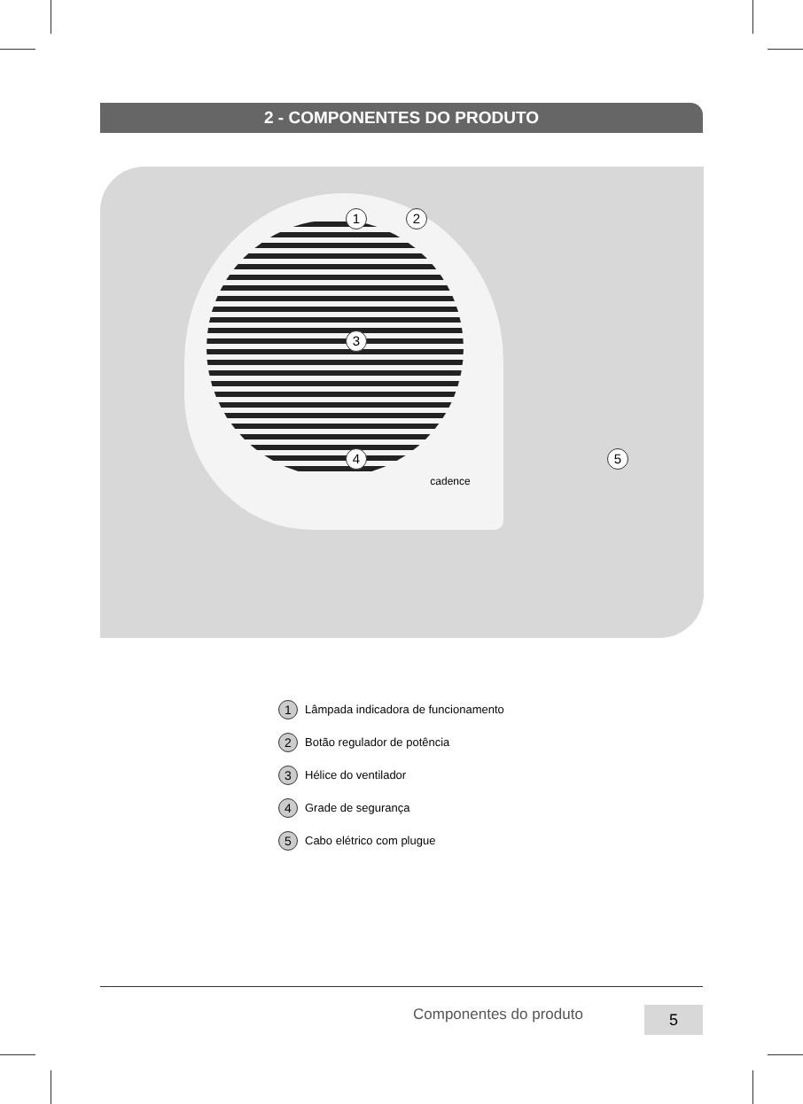2 - COMPONENTES DO PRODUTO
cadence
1 2
3
4 5
1 Lâmpada indicadora de funcionamento
2 Botão regulador de potência
3 Hélice do ventilador
4 Grade de segurança
5 Cabo elétrico com plugue
Componentes do produto 5